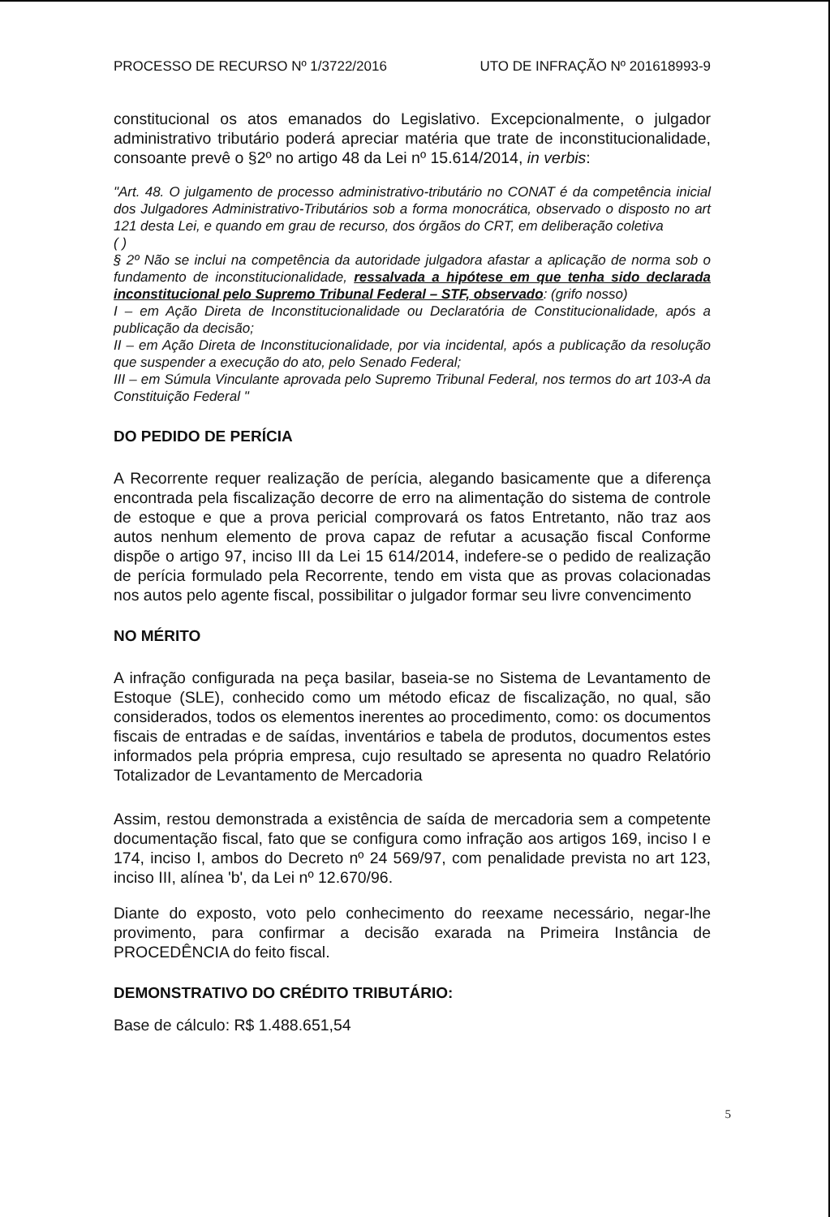PROCESSO DE RECURSO Nº 1/3722/2016 UTO DE INFRAÇÃO Nº 201618993-9
constitucional os atos emanados do Legislativo. Excepcionalmente, o julgador administrativo tributário poderá apreciar matéria que trate de inconstitucionalidade, consoante prevê o §2º no artigo 48 da Lei nº 15.614/2014, in verbis:
"Art. 48. O julgamento de processo administrativo-tributário no CONAT é da competência inicial dos Julgadores Administrativo-Tributários sob a forma monocrática, observado o disposto no art 121 desta Lei, e quando em grau de recurso, dos órgãos do CRT, em deliberação coletiva
( )
§ 2º Não se inclui na competência da autoridade julgadora afastar a aplicação de norma sob o fundamento de inconstitucionalidade, ressalvada a hipótese em que tenha sido declarada inconstitucional pelo Supremo Tribunal Federal – STF, observado: (grifo nosso)
I – em Ação Direta de Inconstitucionalidade ou Declaratória de Constitucionalidade, após a publicação da decisão;
II – em Ação Direta de Inconstitucionalidade, por via incidental, após a publicação da resolução que suspender a execução do ato, pelo Senado Federal;
III – em Súmula Vinculante aprovada pelo Supremo Tribunal Federal, nos termos do art 103-A da Constituição Federal "
DO PEDIDO DE PERÍCIA
A Recorrente requer realização de perícia, alegando basicamente que a diferença encontrada pela fiscalização decorre de erro na alimentação do sistema de controle de estoque e que a prova pericial comprovará os fatos Entretanto, não traz aos autos nenhum elemento de prova capaz de refutar a acusação fiscal Conforme dispõe o artigo 97, inciso III da Lei 15 614/2014, indefere-se o pedido de realização de perícia formulado pela Recorrente, tendo em vista que as provas colacionadas nos autos pelo agente fiscal, possibilitar o julgador formar seu livre convencimento
NO MÉRITO
A infração configurada na peça basilar, baseia-se no Sistema de Levantamento de Estoque (SLE), conhecido como um método eficaz de fiscalização, no qual, são considerados, todos os elementos inerentes ao procedimento, como: os documentos fiscais de entradas e de saídas, inventários e tabela de produtos, documentos estes informados pela própria empresa, cujo resultado se apresenta no quadro Relatório Totalizador de Levantamento de Mercadoria
Assim, restou demonstrada a existência de saída de mercadoria sem a competente documentação fiscal, fato que se configura como infração aos artigos 169, inciso I e 174, inciso I, ambos do Decreto nº 24 569/97, com penalidade prevista no art 123, inciso III, alínea 'b', da Lei nº 12.670/96.
Diante do exposto, voto pelo conhecimento do reexame necessário, negar-lhe provimento, para confirmar a decisão exarada na Primeira Instância de PROCEDÊNCIA do feito fiscal.
DEMONSTRATIVO DO CRÉDITO TRIBUTÁRIO:
Base de cálculo: R$ 1.488.651,54
5